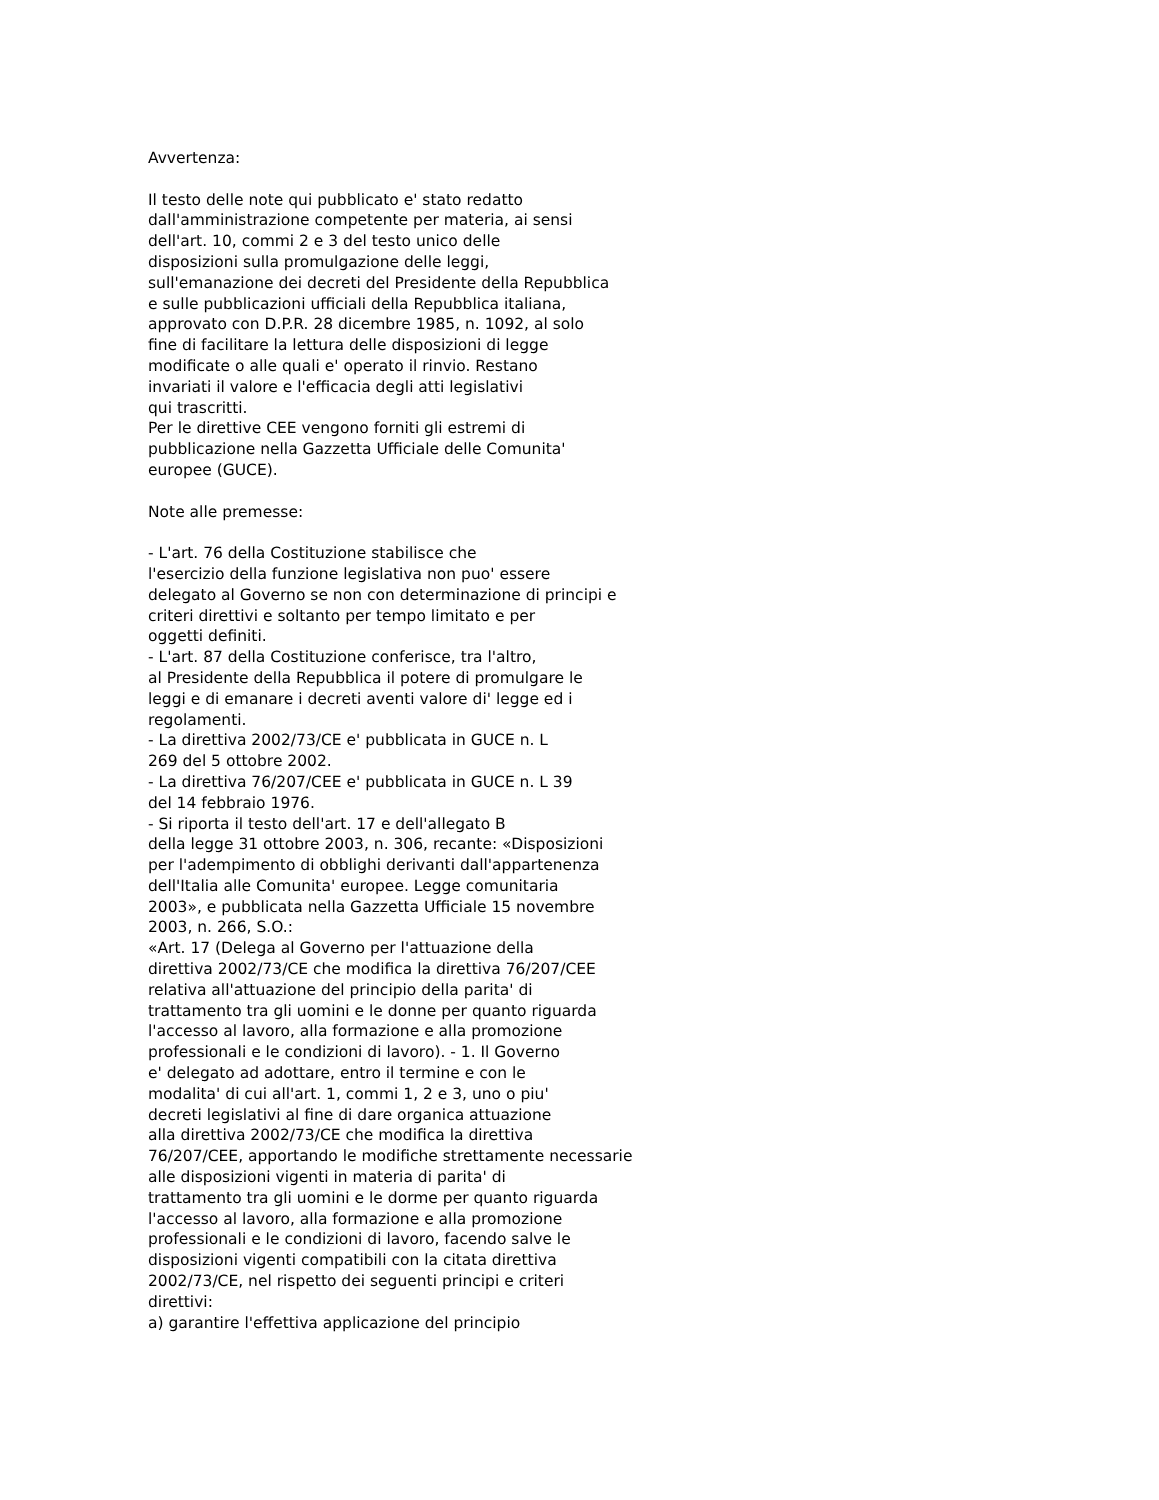Avvertenza:
Il testo delle note qui pubblicato e' stato redatto
dall'amministrazione competente per materia, ai sensi
dell'art. 10, commi 2 e 3 del testo unico delle
disposizioni sulla promulgazione delle leggi,
sull'emanazione dei decreti del Presidente della Repubblica
e sulle pubblicazioni ufficiali della Repubblica italiana,
approvato con D.P.R. 28 dicembre 1985, n. 1092, al solo
fine di facilitare la lettura delle disposizioni di legge
modificate o alle quali e' operato il rinvio. Restano
invariati il valore e l'efficacia degli atti legislativi
qui trascritti.
Per le direttive CEE vengono forniti gli estremi di
pubblicazione nella Gazzetta Ufficiale delle Comunita'
europee (GUCE).
Note alle premesse:
- L'art. 76 della Costituzione stabilisce che
l'esercizio della funzione legislativa non puo' essere
delegato al Governo se non con determinazione di principi e
criteri direttivi e soltanto per tempo limitato e per
oggetti definiti.
- L'art. 87 della Costituzione conferisce, tra l'altro,
al Presidente della Repubblica il potere di promulgare le
leggi e di emanare i decreti aventi valore di' legge ed i
regolamenti.
- La direttiva 2002/73/CE e' pubblicata in GUCE n. L
269 del 5 ottobre 2002.
- La direttiva 76/207/CEE e' pubblicata in GUCE n. L 39
del 14 febbraio 1976.
- Si riporta il testo dell'art. 17 e dell'allegato B
della legge 31 ottobre 2003, n. 306, recante: «Disposizioni
per l'adempimento di obblighi derivanti dall'appartenenza
dell'Italia alle Comunita' europee. Legge comunitaria
2003», e pubblicata nella Gazzetta Ufficiale 15 novembre
2003, n. 266, S.O.:
«Art. 17 (Delega al Governo per l'attuazione della
direttiva 2002/73/CE che modifica la direttiva 76/207/CEE
relativa all'attuazione del principio della parita' di
trattamento tra gli uomini e le donne per quanto riguarda
l'accesso al lavoro, alla formazione e alla promozione
professionali e le condizioni di lavoro). - 1. Il Governo
e' delegato ad adottare, entro il termine e con le
modalita' di cui all'art. 1, commi 1, 2 e 3, uno o piu'
decreti legislativi al fine di dare organica attuazione
alla direttiva 2002/73/CE che modifica la direttiva
76/207/CEE, apportando le modifiche strettamente necessarie
alle disposizioni vigenti in materia di parita' di
trattamento tra gli uomini e le dorme per quanto riguarda
l'accesso al lavoro, alla formazione e alla promozione
professionali e le condizioni di lavoro, facendo salve le
disposizioni vigenti compatibili con la citata direttiva
2002/73/CE, nel rispetto dei seguenti principi e criteri
direttivi:
a) garantire l'effettiva applicazione del principio